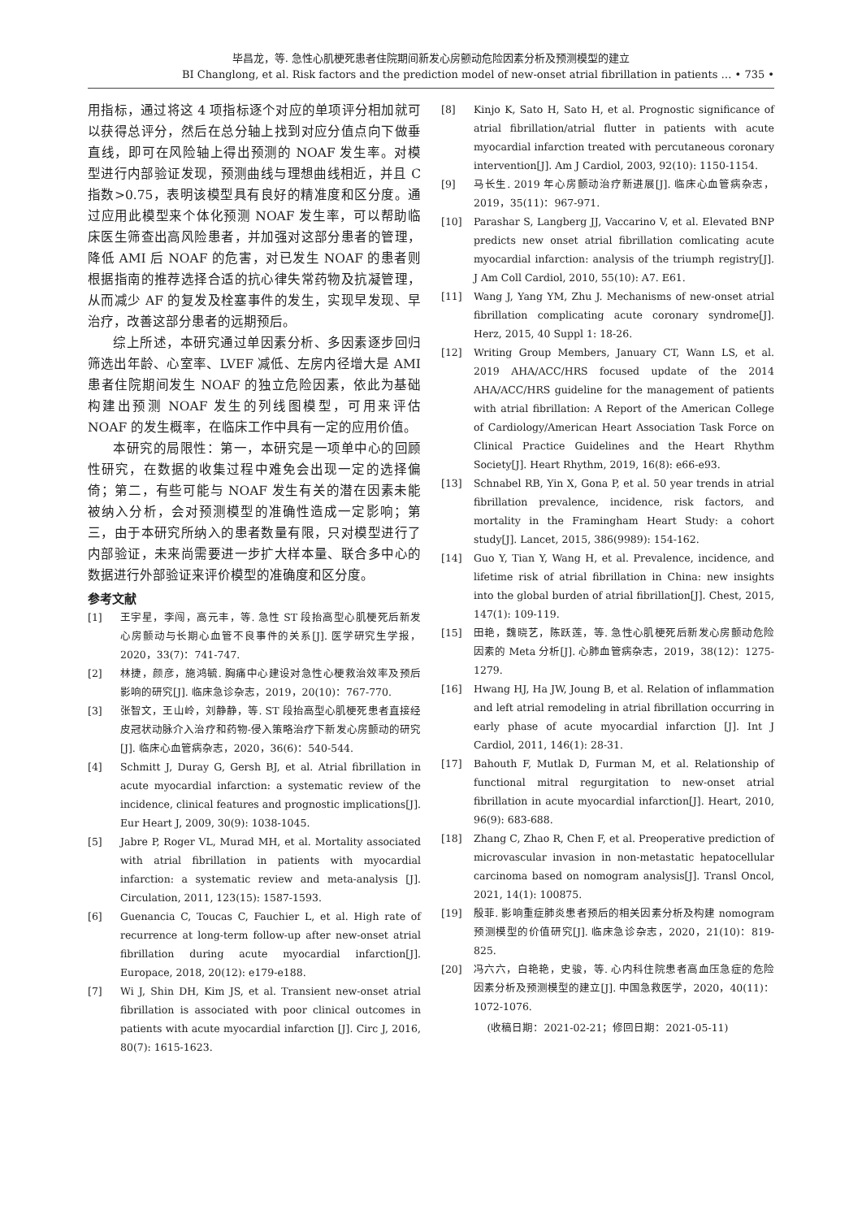毕昌龙，等. 急性心肌梗死患者住院期间新发心房颤动危险因素分析及预测模型的建立
BI Changlong, et al. Risk factors and the prediction model of new-onset atrial fibrillation in patients … • 735 •
用指标，通过将这 4 项指标逐个对应的单项评分相加就可以获得总评分，然后在总分轴上找到对应分值点向下做垂直线，即可在风险轴上得出预测的 NOAF 发生率。对模型进行内部验证发现，预测曲线与理想曲线相近，并且 C 指数>0.75，表明该模型具有良好的精准度和区分度。通过应用此模型来个体化预测 NOAF 发生率，可以帮助临床医生筛查出高风险患者，并加强对这部分患者的管理，降低 AMI 后 NOAF 的危害，对已发生 NOAF 的患者则根据指南的推荐选择合适的抗心律失常药物及抗凝管理，从而减少 AF 的复发及栓塞事件的发生，实现早发现、早治疗，改善这部分患者的远期预后。
综上所述，本研究通过单因素分析、多因素逐步回归筛选出年龄、心室率、LVEF 减低、左房内径增大是 AMI 患者住院期间发生 NOAF 的独立危险因素，依此为基础构建出预测 NOAF 发生的列线图模型，可用来评估 NOAF 的发生概率，在临床工作中具有一定的应用价值。
本研究的局限性：第一，本研究是一项单中心的回顾性研究，在数据的收集过程中难免会出现一定的选择偏倚；第二，有些可能与 NOAF 发生有关的潜在因素未能被纳入分析，会对预测模型的准确性造成一定影响；第三，由于本研究所纳入的患者数量有限，只对模型进行了内部验证，未来尚需要进一步扩大样本量、联合多中心的数据进行外部验证来评价模型的准确度和区分度。
参考文献
[1] 王宇星，李闯，高元丰，等. 急性 ST 段抬高型心肌梗死后新发心房颤动与长期心血管不良事件的关系[J]. 医学研究生学报，2020，33(7)：741-747.
[2] 林捷，颜彦，施鸿毓. 胸痛中心建设对急性心梗救治效率及预后影响的研究[J]. 临床急诊杂志，2019，20(10)：767-770.
[3] 张智文，王山岭，刘静静，等. ST 段抬高型心肌梗死患者直接经皮冠状动脉介入治疗和药物-侵入策略治疗下新发心房颤动的研究[J]. 临床心血管病杂志，2020，36(6)：540-544.
[4] Schmitt J, Duray G, Gersh BJ, et al. Atrial fibrillation in acute myocardial infarction: a systematic review of the incidence, clinical features and prognostic implications[J]. Eur Heart J, 2009, 30(9): 1038-1045.
[5] Jabre P, Roger VL, Murad MH, et al. Mortality associated with atrial fibrillation in patients with myocardial infarction: a systematic review and meta-analysis [J]. Circulation, 2011, 123(15): 1587-1593.
[6] Guenancia C, Toucas C, Fauchier L, et al. High rate of recurrence at long-term follow-up after new-onset atrial fibrillation during acute myocardial infarction[J]. Europace, 2018, 20(12): e179-e188.
[7] Wi J, Shin DH, Kim JS, et al. Transient new-onset atrial fibrillation is associated with poor clinical outcomes in patients with acute myocardial infarction [J]. Circ J, 2016, 80(7): 1615-1623.
[8] Kinjo K, Sato H, Sato H, et al. Prognostic significance of atrial fibrillation/atrial flutter in patients with acute myocardial infarction treated with percutaneous coronary intervention[J]. Am J Cardiol, 2003, 92(10): 1150-1154.
[9] 马长生. 2019 年心房颤动治疗新进展[J]. 临床心血管病杂志，2019，35(11)：967-971.
[10] Parashar S, Langberg JJ, Vaccarino V, et al. Elevated BNP predicts new onset atrial fibrillation comlicating acute myocardial infarction: analysis of the triumph registry[J]. J Am Coll Cardiol, 2010, 55(10): A7. E61.
[11] Wang J, Yang YM, Zhu J. Mechanisms of new-onset atrial fibrillation complicating acute coronary syndrome[J]. Herz, 2015, 40 Suppl 1: 18-26.
[12] Writing Group Members, January CT, Wann LS, et al. 2019 AHA/ACC/HRS focused update of the 2014 AHA/ACC/HRS guideline for the management of patients with atrial fibrillation: A Report of the American College of Cardiology/American Heart Association Task Force on Clinical Practice Guidelines and the Heart Rhythm Society[J]. Heart Rhythm, 2019, 16(8): e66-e93.
[13] Schnabel RB, Yin X, Gona P, et al. 50 year trends in atrial fibrillation prevalence, incidence, risk factors, and mortality in the Framingham Heart Study: a cohort study[J]. Lancet, 2015, 386(9989): 154-162.
[14] Guo Y, Tian Y, Wang H, et al. Prevalence, incidence, and lifetime risk of atrial fibrillation in China: new insights into the global burden of atrial fibrillation[J]. Chest, 2015, 147(1): 109-119.
[15] 田艳，魏晓艺，陈跃莲，等. 急性心肌梗死后新发心房颤动危险因素的 Meta 分析[J]. 心肺血管病杂志，2019，38(12)：1275-1279.
[16] Hwang HJ, Ha JW, Joung B, et al. Relation of inflammation and left atrial remodeling in atrial fibrillation occurring in early phase of acute myocardial infarction [J]. Int J Cardiol, 2011, 146(1): 28-31.
[17] Bahouth F, Mutlak D, Furman M, et al. Relationship of functional mitral regurgitation to new-onset atrial fibrillation in acute myocardial infarction[J]. Heart, 2010, 96(9): 683-688.
[18] Zhang C, Zhao R, Chen F, et al. Preoperative prediction of microvascular invasion in non-metastatic hepatocellular carcinoma based on nomogram analysis[J]. Transl Oncol, 2021, 14(1): 100875.
[19] 殷菲. 影响重症肺炎患者预后的相关因素分析及构建 nomogram 预测模型的价值研究[J]. 临床急诊杂志，2020，21(10)：819-825.
[20] 冯六六，白艳艳，史骏，等. 心内科住院患者高血压急症的危险因素分析及预测模型的建立[J]. 中国急救医学，2020，40(11)：1072-1076.
(收稿日期：2021-02-21；修回日期：2021-05-11)